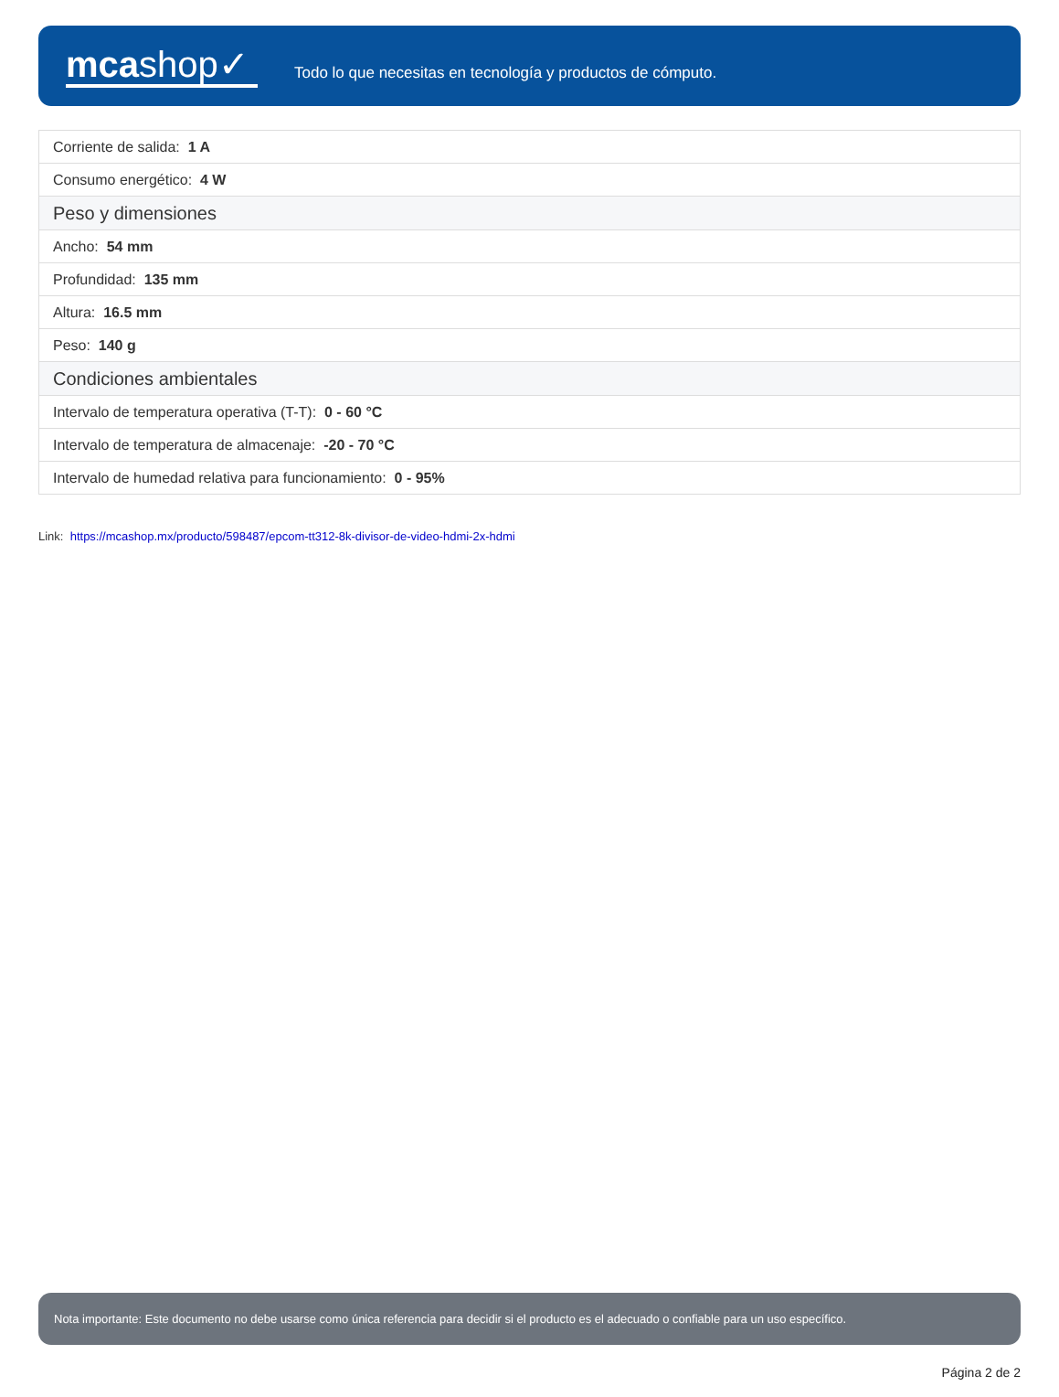mcashop✓
Todo lo que necesitas en tecnología y productos de cómputo.
| Corriente de salida: 1 A |
| Consumo energético: 4 W |
| Peso y dimensiones |
| Ancho: 54 mm |
| Profundidad: 135 mm |
| Altura: 16.5 mm |
| Peso: 140 g |
| Condiciones ambientales |
| Intervalo de temperatura operativa (T-T): 0 - 60 °C |
| Intervalo de temperatura de almacenaje: -20 - 70 °C |
| Intervalo de humedad relativa para funcionamiento: 0 - 95% |
Link: https://mcashop.mx/producto/598487/epcom-tt312-8k-divisor-de-video-hdmi-2x-hdmi
Nota importante: Este documento no debe usarse como única referencia para decidir si el producto es el adecuado o confiable para un uso específico.
Página 2 de 2